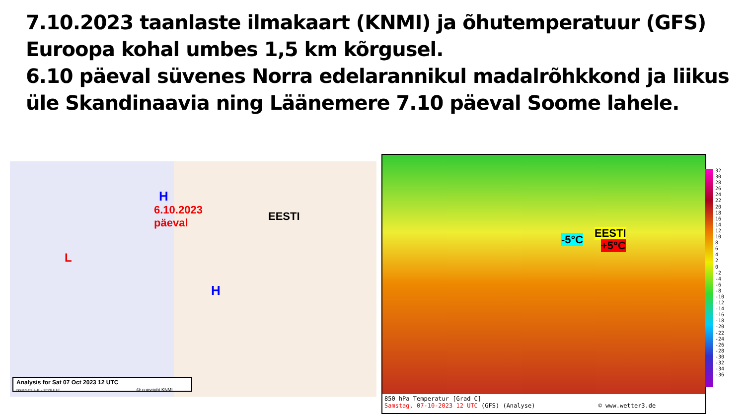7.10.2023 taanlaste ilmakaart (KNMI) ja õhutemperatuur (GFS) Euroopa kohal umbes 1,5 km kõrgusel.
6.10 päeval süvenes Norra edelarannikul madalrõhkkond ja liikus üle Skandinaavia ning Läänemere 7.10 päeval Soome lahele.
H
6.10.2023
päeval
EESTI
L
H
Analysis for Sat 07 Oct 2023 12 UTC
Issued at 07-10 / 12:20 UTC @ copyright KNMI
EESTI
-5°C +5°C
850 hPa Temperatur [Grad C]
Samstag, 07-10-2023 12 UTC (GFS) (Analyse) © www.wetter3.de
32
30
28
26
24
22
20
18
16
14
12
10
8
6
4
2
0
-2
-4
-6
-8
-10
-12
-14
-16
-18
-20
-22
-24
-26
-28
-30
-32
-34
-36